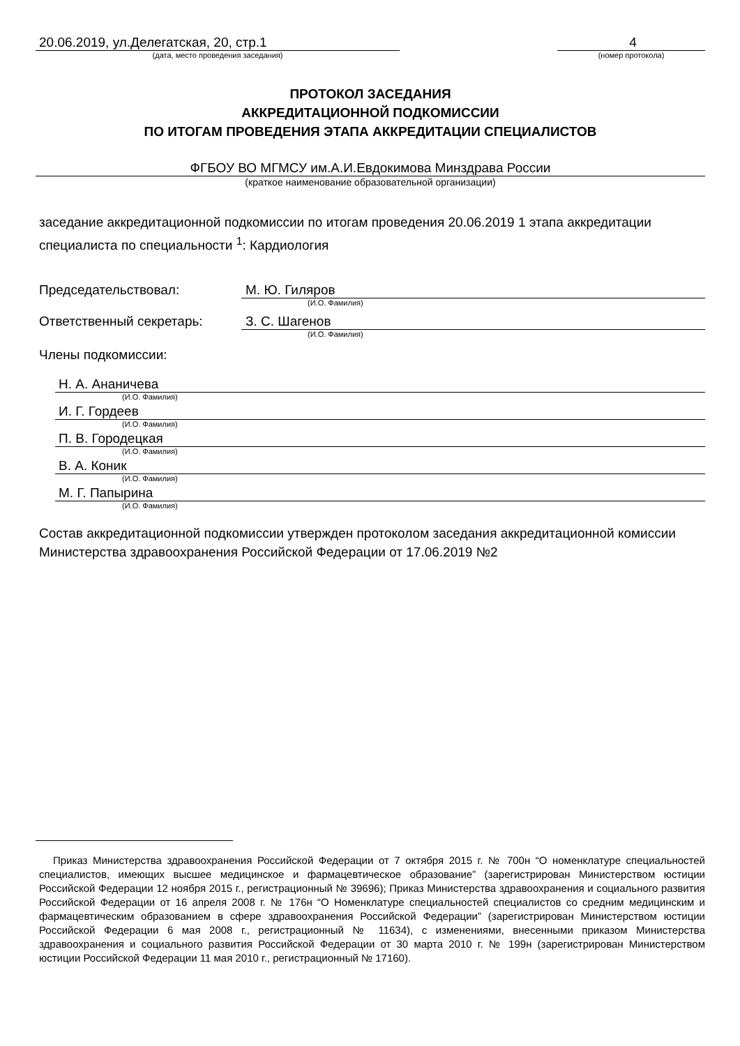20.06.2019, ул.Делегатская, 20, стр.1
(дата, место проведения заседания)
4
(номер протокола)
ПРОТОКОЛ ЗАСЕДАНИЯ
АККРЕДИТАЦИОННОЙ ПОДКОМИССИИ
ПО ИТОГАМ ПРОВЕДЕНИЯ ЭТАПА АККРЕДИТАЦИИ СПЕЦИАЛИСТОВ
ФГБОУ ВО МГМСУ им.А.И.Евдокимова Минздрава России
(краткое наименование образовательной организации)
заседание аккредитационной подкомиссии по итогам проведения 20.06.2019 1 этапа аккредитации специалиста по специальности <sup>1</sup>: Кардиология
Председательствовал: М. Ю. Гиляров
(И.О. Фамилия)
Ответственный секретарь: З. С. Шагенов
(И.О. Фамилия)
Члены подкомиссии:
Н. А. Ананичева
(И.О. Фамилия)
И. Г. Гордеев
(И.О. Фамилия)
П. В. Городецкая
(И.О. Фамилия)
В. А. Коник
(И.О. Фамилия)
М. Г. Папырина
(И.О. Фамилия)
Состав аккредитационной подкомиссии утвержден протоколом заседания аккредитационной комиссии Министерства здравоохранения Российской Федерации от 17.06.2019 №2
Приказ Министерства здравоохранения Российской Федерации от 7 октября 2015 г. № 700н “О номенклатуре специальностей специалистов, имеющих высшее медицинское и фармацевтическое образование” (зарегистрирован Министерством юстиции Российской Федерации 12 ноября 2015 г., регистрационный № 39696); Приказ Министерства здравоохранения и социального развития Российской Федерации от 16 апреля 2008 г. № 176н “О Номенклатуре специальностей специалистов со средним медицинским и фармацевтическим образованием в сфере здравоохранения Российской Федерации” (зарегистрирован Министерством юстиции Российской Федерации 6 мая 2008 г., регистрационный № 11634), с изменениями, внесенными приказом Министерства здравоохранения и социального развития Российской Федерации от 30 марта 2010 г. № 199н (зарегистрирован Министерством юстиции Российской Федерации 11 мая 2010 г., регистрационный № 17160).